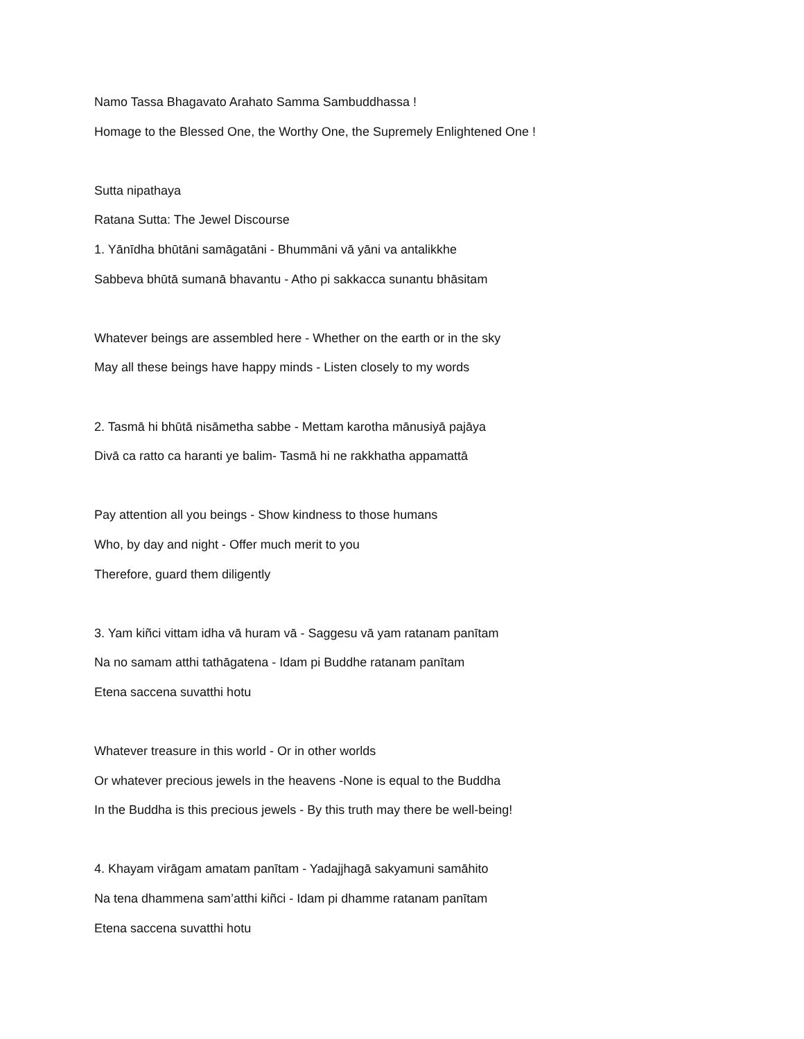Namo Tassa Bhagavato Arahato Samma Sambuddhassa !
Homage to the Blessed One, the Worthy One, the Supremely Enlightened One !
Sutta nipathaya
Ratana Sutta: The Jewel Discourse
1. Yānīdha bhūtāni samāgatāni - Bhummāni vā yāni va antalikkhe
Sabbeva bhūtā sumanā bhavantu - Atho pi sakkacca sunantu bhāsitam
Whatever beings are assembled here - Whether on the earth or in the sky
May all these beings have happy minds - Listen closely to my words
2. Tasmā hi bhūtā nisāmetha sabbe - Mettam karotha mānusiyā pajāya
Divā ca ratto ca haranti ye balim- Tasmā hi ne rakkhatha appamattā
Pay attention all you beings - Show kindness to those humans
Who, by day and night - Offer much merit to you
Therefore, guard them diligently
3. Yam kiñci vittam idha vā huram vā - Saggesu vā yam ratanam panītam
Na no samam atthi tathāgatena - Idam pi Buddhe ratanam panītam
Etena saccena suvatthi hotu
Whatever treasure in this world - Or in other worlds
Or whatever precious jewels in the heavens -None is equal to the Buddha
In the Buddha is this precious jewels - By this truth may there be well-being!
4. Khayam virāgam amatam panītam - Yadajjhagā sakyamuni samāhito
Na tena dhammena sam’atthi kiñci - Idam pi dhamme ratanam panītam
Etena saccena suvatthi hotu